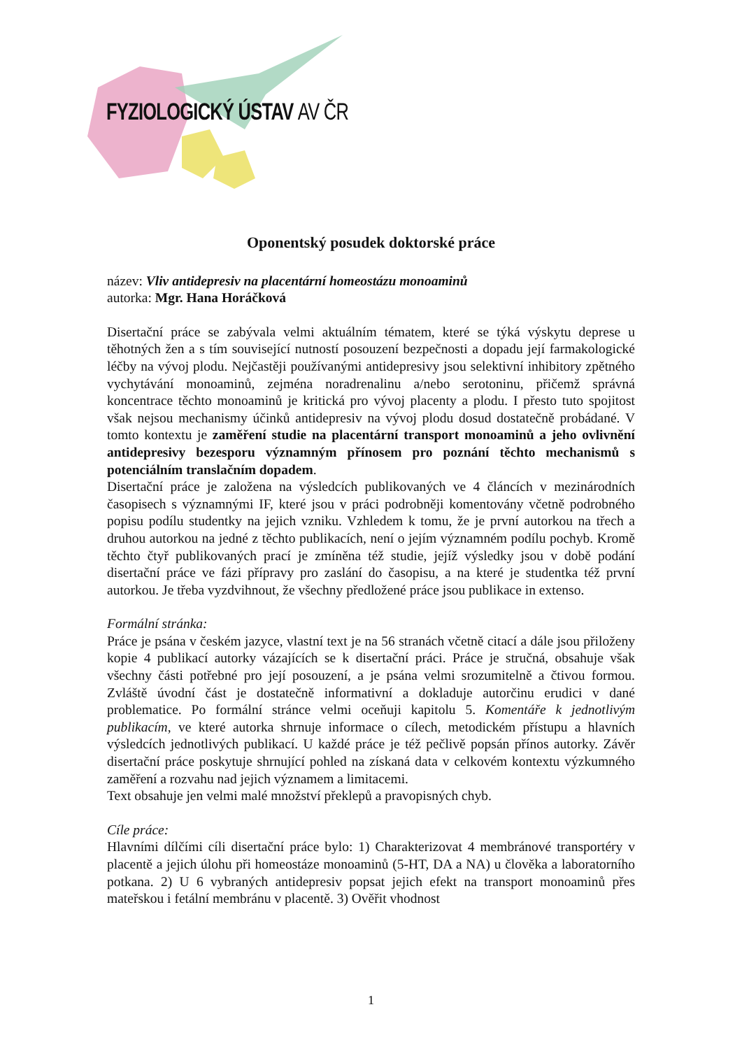FYZIOLOGICKÝ ÚSTAV AV ČR
Oponentský posudek doktorské práce
název: Vliv antidepresiv na placentární homeostázu monoaminů
autorka: Mgr. Hana Horáčková
Disertační práce se zabývala velmi aktuálním tématem, které se týká výskytu deprese u těhotných žen a s tím související nutností posouzení bezpečnosti a dopadu její farmakologické léčby na vývoj plodu. Nejčastěji používanými antidepresivy jsou selektivní inhibitory zpětného vychytávání monoaminů, zejména noradrenalinu a/nebo serotoninu, přičemž správná koncentrace těchto monoaminů je kritická pro vývoj placenty a plodu. I přesto tuto spojitost však nejsou mechanismy účinků antidepresiv na vývoj plodu dosud dostatečně probádané. V tomto kontextu je zaměření studie na placentární transport monoaminů a jeho ovlivnění antidepresivy bezesporu významným přínosem pro poznání těchto mechanismů s potenciálním translačním dopadem.
Disertační práce je založena na výsledcích publikovaných ve 4 článcích v mezinárodních časopisech s významnými IF, které jsou v práci podrobněji komentovány včetně podrobného popisu podílu studentky na jejich vzniku. Vzhledem k tomu, že je první autorkou na třech a druhou autorkou na jedné z těchto publikacích, není o jejím významném podílu pochyb. Kromě těchto čtyř publikovaných prací je zmíněna též studie, jejíž výsledky jsou v době podání disertační práce ve fázi přípravy pro zaslání do časopisu, a na které je studentka též první autorkou. Je třeba vyzdvihnout, že všechny předložené práce jsou publikace in extenso.
Formální stránka:
Práce je psána v českém jazyce, vlastní text je na 56 stranách včetně citací a dále jsou přiloženy kopie 4 publikací autorky vázajících se k disertační práci. Práce je stručná, obsahuje však všechny části potřebné pro její posouzení, a je psána velmi srozumitelně a čtivou formou. Zvláště úvodní část je dostatečně informativní a dokladuje autorčinu erudici v dané problematice. Po formální stránce velmi oceňuji kapitolu 5. Komentáře k jednotlivým publikacím, ve které autorka shrnuje informace o cílech, metodickém přístupu a hlavních výsledcích jednotlivých publikací. U každé práce je též pečlivě popsán přínos autorky. Závěr disertační práce poskytuje shrnující pohled na získaná data v celkovém kontextu výzkumného zaměření a rozvahu nad jejich významem a limitacemi.
Text obsahuje jen velmi malé množství překlepů a pravopisných chyb.
Cíle práce:
Hlavními dílčími cíli disertační práce bylo: 1) Charakterizovat 4 membránové transportéry v placentě a jejich úlohu při homeostáze monoaminů (5-HT, DA a NA) u člověka a laboratorního potkana. 2) U 6 vybraných antidepresiv popsat jejich efekt na transport monoaminů přes mateřskou i fetální membránu v placentě. 3) Ověřit vhodnost
1